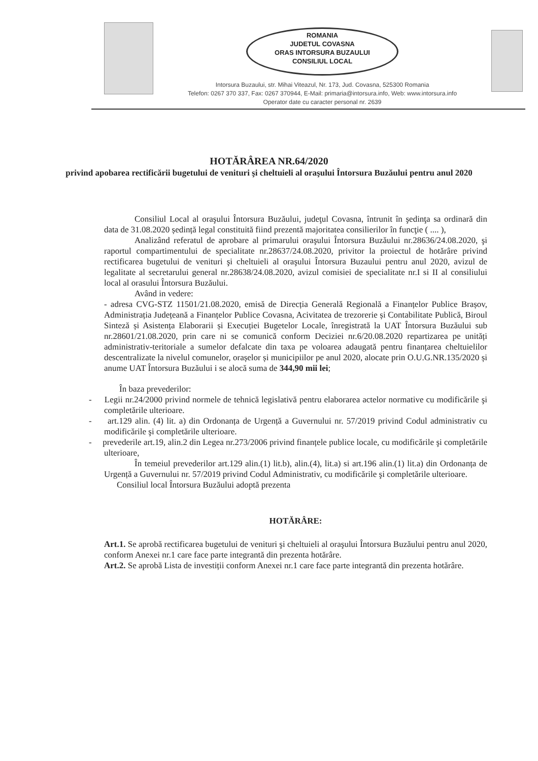ROMANIA
JUDETUL COVASNA
ORAS INTORSURA BUZAULUI
CONSILIUL LOCAL
Intorsura Buzaului, str. Mihai Viteazul, Nr. 173, Jud. Covasna, 525300 Romania
Telefon: 0267 370 337, Fax: 0267 370944, E-Mail: primaria@intorsura.info, Web: www.intorsura.info
Operator date cu caracter personal nr. 2639
HOTĂRÂREA NR.64/2020
privind apobarea rectificării bugetului de venituri şi cheltuieli al oraşului Întorsura Buzăului pentru anul 2020
Consiliul Local al oraşului Întorsura Buzăului, judeţul Covasna, întrunit în şedinţa sa ordinară din data de 31.08.2020 ședință legal constituită fiind prezentă majoritatea consilierilor în funcţie ( .... ),
Analizând referatul de aprobare al primarului oraşului Întorsura Buzăului nr.28636/24.08.2020, şi raportul compartimentului de specialitate nr.28637/24.08.2020, privitor la proiectul de hotărâre privind rectificarea bugetului de venituri şi cheltuieli al oraşului Întorsura Buzaului pentru anul 2020, avizul de legalitate al secretarului general nr.28638/24.08.2020, avizul comisiei de specialitate nr.I si II al consiliului local al orasului Întorsura Buzăului.
Având in vedere:
- adresa CVG-STZ 11501/21.08.2020, emisă de Direcția Generală Regională a Finanțelor Publice Brașov, Administrația Județeană a Finanțelor Publice Covasna, Acivitatea de trezorerie și Contabilitate Publică, Biroul Sinteză și Asistența Elaborarii și Execuției Bugetelor Locale, înregistrată la UAT Întorsura Buzăului sub nr.28601/21.08.2020, prin care ni se comunică conform Deciziei nr.6/20.08.2020 repartizarea pe unități administrativ-teritoriale a sumelor defalcate din taxa pe voloarea adaugată pentru finanțarea cheltuielilor descentralizate la nivelul comunelor, orașelor și municipiilor pe anul 2020, alocate prin O.U.G.NR.135/2020 și anume UAT Întorsura Buzăului i se alocă suma de 344,90 mii lei;
În baza prevederilor:
- Legii nr.24/2000 privind normele de tehnică legislativă pentru elaborarea actelor normative cu modificările şi completările ulterioare.
- art.129 alin. (4) lit. a) din Ordonanța de Urgență a Guvernului nr. 57/2019 privind Codul administrativ cu modificările şi completările ulterioare.
- prevederile art.19, alin.2 din Legea nr.273/2006 privind finanțele publice locale, cu modificările şi completările ulterioare,
În temeiul prevederilor art.129 alin.(1) lit.b), alin.(4), lit.a) si art.196 alin.(1) lit.a) din Ordonanța de Urgență a Guvernului nr. 57/2019 privind Codul Administrativ, cu modificările şi completările ulterioare.
Consiliul local Întorsura Buzăului adoptă prezenta
HOTĂRÂRE:
Art.1. Se aprobă rectificarea bugetului de venituri şi cheltuieli al oraşului Întorsura Buzăului pentru anul 2020, conform Anexei nr.1 care face parte integrantă din prezenta hotărâre.
Art.2. Se aprobă Lista de investiții conform Anexei nr.1 care face parte integrantă din prezenta hotărâre.